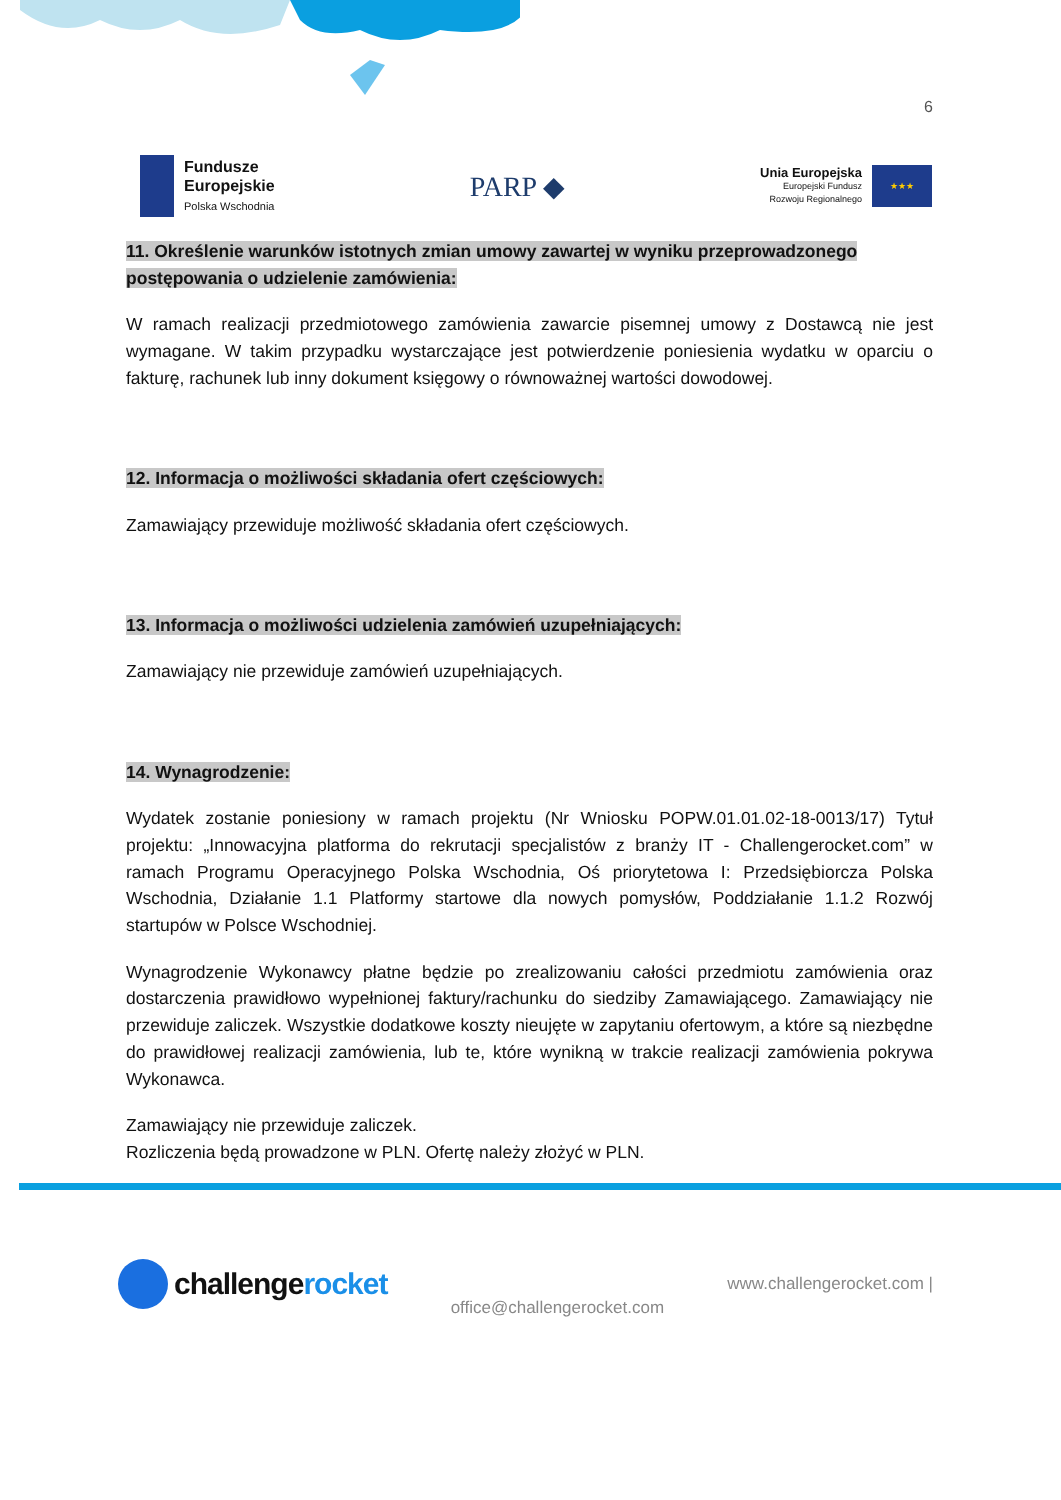6
Fundusze
Europejskie
Polska Wschodnia
PARP ◆
Unia Europejska
Europejski Fundusz
Rozwoju Regionalnego
★★★
11. Określenie warunków istotnych zmian umowy zawartej w wyniku przeprowadzonego postępowania o udzielenie zamówienia:
W ramach realizacji przedmiotowego zamówienia zawarcie pisemnej umowy z Dostawcą nie jest wymagane. W takim przypadku wystarczające jest potwierdzenie poniesienia wydatku w oparciu o fakturę, rachunek lub inny dokument księgowy o równoważnej wartości dowodowej.
12. Informacja o możliwości składania ofert częściowych:
Zamawiający przewiduje możliwość składania ofert częściowych.
13. Informacja o możliwości udzielenia zamówień uzupełniających:
Zamawiający nie przewiduje zamówień uzupełniających.
14. Wynagrodzenie:
Wydatek zostanie poniesiony w ramach projektu (Nr Wniosku POPW.01.01.02-18-0013/17) Tytuł projektu: „Innowacyjna platforma do rekrutacji specjalistów z branży IT - Challengerocket.com” w ramach Programu Operacyjnego Polska Wschodnia, Oś priorytetowa I: Przedsiębiorcza Polska Wschodnia, Działanie 1.1 Platformy startowe dla nowych pomysłów, Poddziałanie 1.1.2 Rozwój startupów w Polsce Wschodniej.
Wynagrodzenie Wykonawcy płatne będzie po zrealizowaniu całości przedmiotu zamówienia oraz dostarczenia prawidłowo wypełnionej faktury/rachunku do siedziby Zamawiającego. Zamawiający nie przewiduje zaliczek. Wszystkie dodatkowe koszty nieujęte w zapytaniu ofertowym, a które są niezbędne do prawidłowej realizacji zamówienia, lub te, które wynikną w trakcie realizacji zamówienia pokrywa Wykonawca.
Zamawiający nie przewiduje zaliczek.
Rozliczenia będą prowadzone w PLN. Ofertę należy złożyć w PLN.
challengerocket
office@challengerocket.com
www.challengerocket.com |